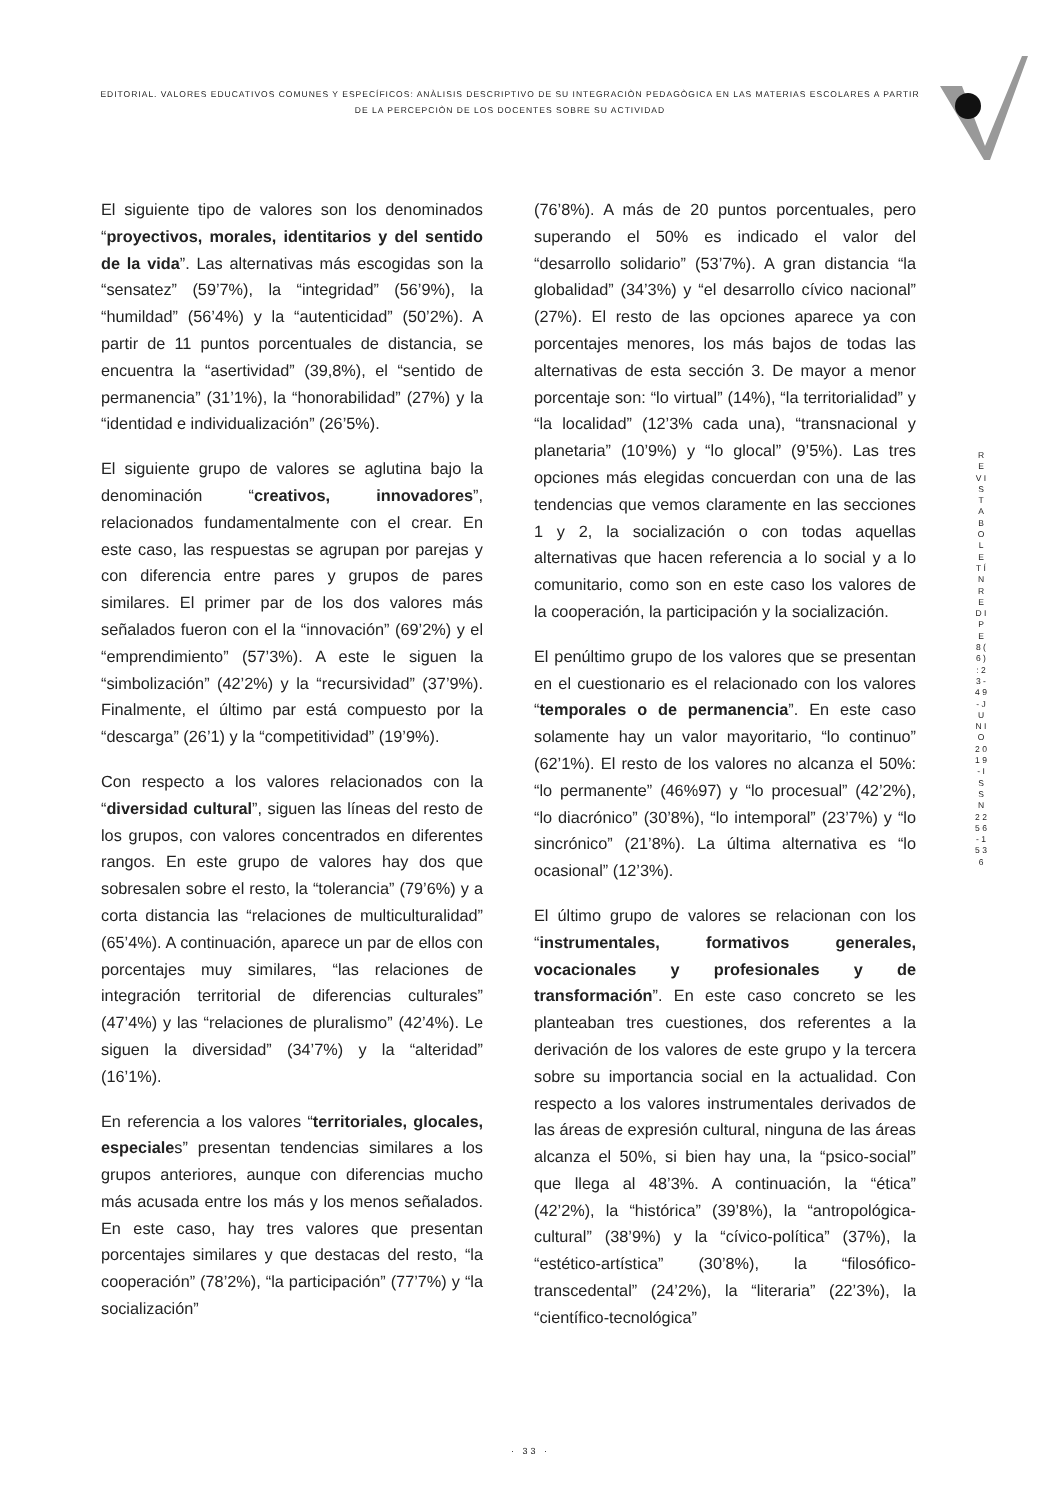EDITORIAL. VALORES EDUCATIVOS COMUNES Y ESPECÍFICOS: ANÀLISIS DESCRIPTIVO DE SU INTEGRACIÒN PEDAGÒGICA EN LAS MATERIAS ESCOLARES A PARTIR DE LA PERCEPCIÒN DE LOS DOCENTES SOBRE SU ACTIVIDAD
El siguiente tipo de valores son los denominados “proyectivos, morales, identitarios y del sentido de la vida”. Las alternativas más escogidas son la “sensatez” (59’7%), la “integridad” (56’9%), la “humildad” (56’4%) y la “autenticidad” (50’2%). A partir de 11 puntos porcentuales de distancia, se encuentra la “asertividad” (39,8%), el “sentido de permanencia” (31’1%), la “honorabilidad” (27%) y la “identidad e individualización” (26’5%).
El siguiente grupo de valores se aglutina bajo la denominación “creativos, innovadores”, relacionados fundamentalmente con el crear. En este caso, las respuestas se agrupan por parejas y con diferencia entre pares y grupos de pares similares. El primer par de los dos valores más señalados fueron con el la “innovación” (69’2%) y el “emprendimiento” (57’3%). A este le siguen la “simbolización” (42’2%) y la “recursividad” (37’9%). Finalmente, el último par está compuesto por la “descarga” (26’1) y la “competitividad” (19’9%).
Con respecto a los valores relacionados con la “diversidad cultural”, siguen las líneas del resto de los grupos, con valores concentrados en diferentes rangos. En este grupo de valores hay dos que sobresalen sobre el resto, la “tolerancia” (79’6%) y a corta distancia las “relaciones de multiculturalidad” (65’4%). A continuación, aparece un par de ellos con porcentajes muy similares, “las relaciones de integración territorial de diferencias culturales” (47’4%) y las “relaciones de pluralismo” (42’4%). Le siguen la diversidad” (34’7%) y la “alteridad” (16’1%).
En referencia a los valores “territoriales, glocales, especiales” presentan tendencias similares a los grupos anteriores, aunque con diferencias mucho más acusada entre los más y los menos señalados. En este caso, hay tres valores que presentan porcentajes similares y que destacas del resto, “la cooperación” (78’2%), “la participación” (77’7%) y “la socialización”
(76’8%). A más de 20 puntos porcentuales, pero superando el 50% es indicado el valor del “desarrollo solidario” (53’7%). A gran distancia “la globalidad” (34’3%) y “el desarrollo cívico nacional” (27%). El resto de las opciones aparece ya con porcentajes menores, los más bajos de todas las alternativas de esta sección 3. De mayor a menor porcentaje son: “lo virtual” (14%), “la territorialidad” y “la localidad” (12’3% cada una), “transnacional y planetaria” (10’9%) y “lo glocal” (9’5%). Las tres opciones más elegidas concuerdan con una de las tendencias que vemos claramente en las secciones 1 y 2, la socialización o con todas aquellas alternativas que hacen referencia a lo social y a lo comunitario, como son en este caso los valores de la cooperación, la participación y la socialización.
El penúltimo grupo de los valores que se presentan en el cuestionario es el relacionado con los valores “temporales o de permanencia”. En este caso solamente hay un valor mayoritario, “lo continuo” (62’1%). El resto de los valores no alcanza el 50%: “lo permanente” (46%97) y “lo procesual” (42’2%), “lo diacrónico” (30’8%), “lo intemporal” (23’7%) y “lo sincrónico” (21’8%). La última alternativa es “lo ocasional” (12’3%).
El último grupo de valores se relacionan con los “instrumentales, formativos generales, vocacionales y profesionales y de transformación”. En este caso concreto se les planteaban tres cuestiones, dos referentes a la derivación de los valores de este grupo y la tercera sobre su importancia social en la actualidad. Con respecto a los valores instrumentales derivados de las áreas de expresión cultural, ninguna de las áreas alcanza el 50%, si bien hay una, la “psico-social” que llega al 48’3%. A continuación, la “ética” (42’2%), la “histórica” (39’8%), la “antropológica-cultural” (38’9%) y la “cívico-política” (37%), la “estético-artística” (30’8%), la “filosófico-transcedental” (24’2%), la “literaria” (22’3%), la “científico-tecnológica”
R E V I S T A B O L E T Í N R E D I P E 8 ( 6 ) : 2 3 - 4 9 - J U N I O 2 0 1 9 - I S S N 2 2 5 6 - 1 5 3 6
· 33 ·